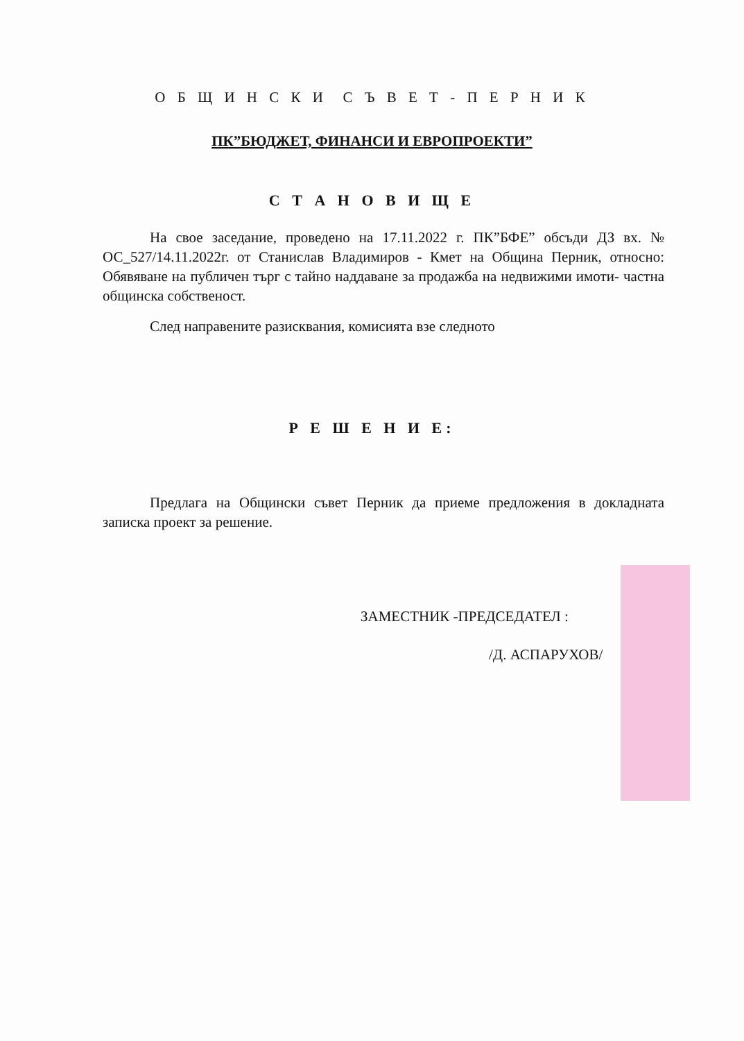О Б Щ И Н С К И С Ъ В Е Т - П Е Р Н И К
ПК”БЮДЖЕТ, ФИНАНСИ И ЕВРОПРОЕКТИ”
С Т А Н О В И Щ Е
На свое заседание, проведено на 17.11.2022 г. ПК”БФЕ” обсъди ДЗ вх. № ОС_527/14.11.2022г. от Станислав Владимиров - Кмет на Община Перник, относно: Обявяване на публичен търг с тайно наддаване за продажба на недвижими имоти- частна общинска собственост.
След направените разисквания, комисията взе следното
Р Е Ш Е Н И Е:
Предлага на Общински съвет Перник да приеме предложения в докладната записка проект за решение.
ЗАМЕСТНИК -ПРЕДСЕДАТЕЛ :
/Д. АСПАРУХОВ/